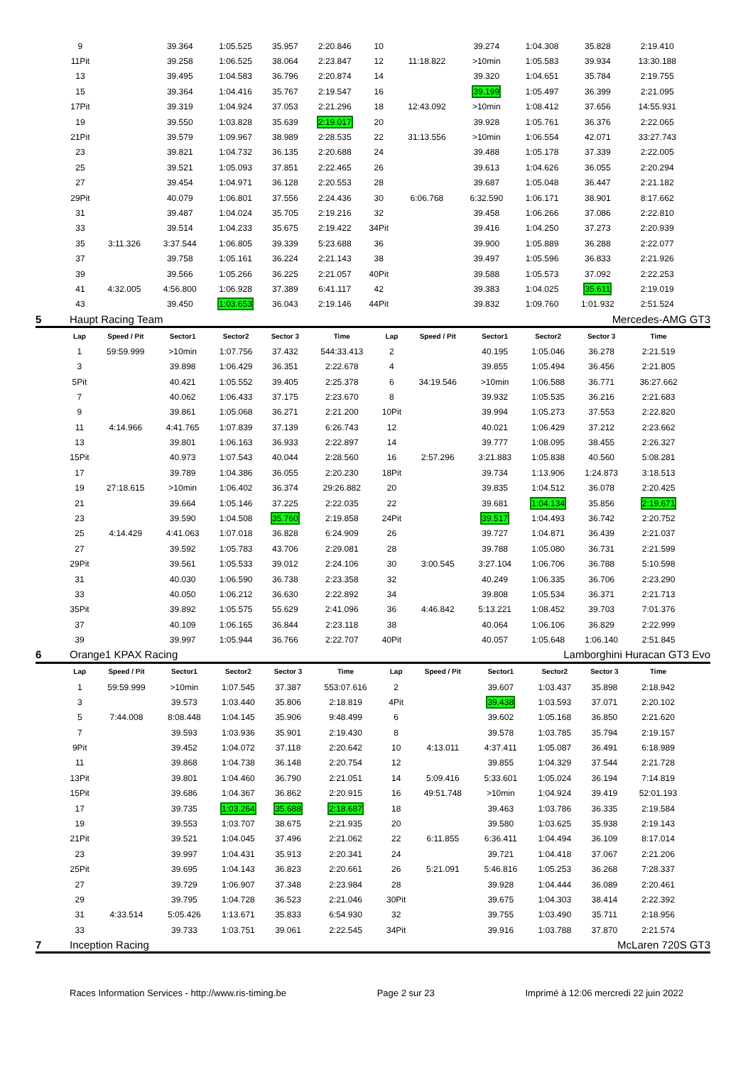| 9 | | 39.364 | 1:05.525 | 35.957 | 2:20.846 | 10 | | 39.274 | 1:04.308 | 35.828 | 2:19.410 |
| 11Pit | | 39.258 | 1:06.525 | 38.064 | 2:23.847 | 12 | 11:18.822 | >10min | 1:05.583 | 39.934 | 13:30.188 |
| 13 | | 39.495 | 1:04.583 | 36.796 | 2:20.874 | 14 | | 39.320 | 1:04.651 | 35.784 | 2:19.755 |
| 15 | | 39.364 | 1:04.416 | 35.767 | 2:19.547 | 16 | | 39.199 | 1:05.497 | 36.399 | 2:21.095 |
| 17Pit | | 39.319 | 1:04.924 | 37.053 | 2:21.296 | 18 | 12:43.092 | >10min | 1:08.412 | 37.656 | 14:55.931 |
| 19 | | 39.550 | 1:03.828 | 35.639 | 2:19.017 | 20 | | 39.928 | 1:05.761 | 36.376 | 2:22.065 |
| 21Pit | | 39.579 | 1:09.967 | 38.989 | 2:28.535 | 22 | 31:13.556 | >10min | 1:06.554 | 42.071 | 33:27.743 |
| 23 | | 39.821 | 1:04.732 | 36.135 | 2:20.688 | 24 | | 39.488 | 1:05.178 | 37.339 | 2:22.005 |
| 25 | | 39.521 | 1:05.093 | 37.851 | 2:22.465 | 26 | | 39.613 | 1:04.626 | 36.055 | 2:20.294 |
| 27 | | 39.454 | 1:04.971 | 36.128 | 2:20.553 | 28 | | 39.687 | 1:05.048 | 36.447 | 2:21.182 |
| 29Pit | | 40.079 | 1:06.801 | 37.556 | 2:24.436 | 30 | 6:06.768 | 6:32.590 | 1:06.171 | 38.901 | 8:17.662 |
| 31 | | 39.487 | 1:04.024 | 35.705 | 2:19.216 | 32 | | 39.458 | 1:06.266 | 37.086 | 2:22.810 |
| 33 | | 39.514 | 1:04.233 | 35.675 | 2:19.422 | 34Pit | | 39.416 | 1:04.250 | 37.273 | 2:20.939 |
| 35 | 3:11.326 | 3:37.544 | 1:06.805 | 39.339 | 5:23.688 | 36 | | 39.900 | 1:05.889 | 36.288 | 2:22.077 |
| 37 | | 39.758 | 1:05.161 | 36.224 | 2:21.143 | 38 | | 39.497 | 1:05.596 | 36.833 | 2:21.926 |
| 39 | | 39.566 | 1:05.266 | 36.225 | 2:21.057 | 40Pit | | 39.588 | 1:05.573 | 37.092 | 2:22.253 |
| 41 | 4:32.005 | 4:56.800 | 1:06.928 | 37.389 | 6:41.117 | 42 | | 39.383 | 1:04.025 | 35.611 | 2:19.019 |
| 43 | | 39.450 | 1:03.653 | 36.043 | 2:19.146 | 44Pit | | 39.832 | 1:09.760 | 1:01.932 | 2:51.524 |
5 Haupt Racing Team Mercedes-AMG GT3
| Lap | Speed / Pit | Sector1 | Sector2 | Sector 3 | Time | Lap | Speed / Pit | Sector1 | Sector2 | Sector 3 | Time |
| --- | --- | --- | --- | --- | --- | --- | --- | --- | --- | --- | --- |
| 1 | 59:59.999 | >10min | 1:07.756 | 37.432 | 544:33.413 | 2 | | 40.195 | 1:05.046 | 36.278 | 2:21.519 |
| 3 | | 39.898 | 1:06.429 | 36.351 | 2:22.678 | 4 | | 39.855 | 1:05.494 | 36.456 | 2:21.805 |
| 5Pit | | 40.421 | 1:05.552 | 39.405 | 2:25.378 | 6 | 34:19.546 | >10min | 1:06.588 | 36.771 | 36:27.662 |
| 7 | | 40.062 | 1:06.433 | 37.175 | 2:23.670 | 8 | | 39.932 | 1:05.535 | 36.216 | 2:21.683 |
| 9 | | 39.861 | 1:05.068 | 36.271 | 2:21.200 | 10Pit | | 39.994 | 1:05.273 | 37.553 | 2:22.820 |
| 11 | 4:14.966 | 4:41.765 | 1:07.839 | 37.139 | 6:26.743 | 12 | | 40.021 | 1:06.429 | 37.212 | 2:23.662 |
| 13 | | 39.801 | 1:06.163 | 36.933 | 2:22.897 | 14 | | 39.777 | 1:08.095 | 38.455 | 2:26.327 |
| 15Pit | | 40.973 | 1:07.543 | 40.044 | 2:28.560 | 16 | 2:57.296 | 3:21.883 | 1:05.838 | 40.560 | 5:08.281 |
| 17 | | 39.789 | 1:04.386 | 36.055 | 2:20.230 | 18Pit | | 39.734 | 1:13.906 | 1:24.873 | 3:18.513 |
| 19 | 27:18.615 | >10min | 1:06.402 | 36.374 | 29:26.882 | 20 | | 39.835 | 1:04.512 | 36.078 | 2:20.425 |
| 21 | | 39.664 | 1:05.146 | 37.225 | 2:22.035 | 22 | | 39.681 | 1:04.134 | 35.856 | 2:19.671 |
| 23 | | 39.590 | 1:04.508 | 35.760 | 2:19.858 | 24Pit | | 39.517 | 1:04.493 | 36.742 | 2:20.752 |
| 25 | 4:14.429 | 4:41.063 | 1:07.018 | 36.828 | 6:24.909 | 26 | | 39.727 | 1:04.871 | 36.439 | 2:21.037 |
| 27 | | 39.592 | 1:05.783 | 43.706 | 2:29.081 | 28 | | 39.788 | 1:05.080 | 36.731 | 2:21.599 |
| 29Pit | | 39.561 | 1:05.533 | 39.012 | 2:24.106 | 30 | 3:00.545 | 3:27.104 | 1:06.706 | 36.788 | 5:10.598 |
| 31 | | 40.030 | 1:06.590 | 36.738 | 2:23.358 | 32 | | 40.249 | 1:06.335 | 36.706 | 2:23.290 |
| 33 | | 40.050 | 1:06.212 | 36.630 | 2:22.892 | 34 | | 39.808 | 1:05.534 | 36.371 | 2:21.713 |
| 35Pit | | 39.892 | 1:05.575 | 55.629 | 2:41.096 | 36 | 4:46.842 | 5:13.221 | 1:08.452 | 39.703 | 7:01.376 |
| 37 | | 40.109 | 1:06.165 | 36.844 | 2:23.118 | 38 | | 40.064 | 1:06.106 | 36.829 | 2:22.999 |
| 39 | | 39.997 | 1:05.944 | 36.766 | 2:22.707 | 40Pit | | 40.057 | 1:05.648 | 1:06.140 | 2:51.845 |
6 Orange1 KPAX Racing Lamborghini Huracan GT3 Evo
| Lap | Speed / Pit | Sector1 | Sector2 | Sector 3 | Time | Lap | Speed / Pit | Sector1 | Sector2 | Sector 3 | Time |
| --- | --- | --- | --- | --- | --- | --- | --- | --- | --- | --- | --- |
| 1 | 59:59.999 | >10min | 1:07.545 | 37.387 | 553:07.616 | 2 | | 39.607 | 1:03.437 | 35.898 | 2:18.942 |
| 3 | | 39.573 | 1:03.440 | 35.806 | 2:18.819 | 4Pit | | 39.438 | 1:03.593 | 37.071 | 2:20.102 |
| 5 | 7:44.008 | 8:08.448 | 1:04.145 | 35.906 | 9:48.499 | 6 | | 39.602 | 1:05.168 | 36.850 | 2:21.620 |
| 7 | | 39.593 | 1:03.936 | 35.901 | 2:19.430 | 8 | | 39.578 | 1:03.785 | 35.794 | 2:19.157 |
| 9Pit | | 39.452 | 1:04.072 | 37.118 | 2:20.642 | 10 | 4:13.011 | 4:37.411 | 1:05.087 | 36.491 | 6:18.989 |
| 11 | | 39.868 | 1:04.738 | 36.148 | 2:20.754 | 12 | | 39.855 | 1:04.329 | 37.544 | 2:21.728 |
| 13Pit | | 39.801 | 1:04.460 | 36.790 | 2:21.051 | 14 | 5:09.416 | 5:33.601 | 1:05.024 | 36.194 | 7:14.819 |
| 15Pit | | 39.686 | 1:04.367 | 36.862 | 2:20.915 | 16 | 49:51.748 | >10min | 1:04.924 | 39.419 | 52:01.193 |
| 17 | | 39.735 | 1:03.264 | 35.688 | 2:18.687 | 18 | | 39.463 | 1:03.786 | 36.335 | 2:19.584 |
| 19 | | 39.553 | 1:03.707 | 38.675 | 2:21.935 | 20 | | 39.580 | 1:03.625 | 35.938 | 2:19.143 |
| 21Pit | | 39.521 | 1:04.045 | 37.496 | 2:21.062 | 22 | 6:11.855 | 6:36.411 | 1:04.494 | 36.109 | 8:17.014 |
| 23 | | 39.997 | 1:04.431 | 35.913 | 2:20.341 | 24 | | 39.721 | 1:04.418 | 37.067 | 2:21.206 |
| 25Pit | | 39.695 | 1:04.143 | 36.823 | 2:20.661 | 26 | 5:21.091 | 5:46.816 | 1:05.253 | 36.268 | 7:28.337 |
| 27 | | 39.729 | 1:06.907 | 37.348 | 2:23.984 | 28 | | 39.928 | 1:04.444 | 36.089 | 2:20.461 |
| 29 | | 39.795 | 1:04.728 | 36.523 | 2:21.046 | 30Pit | | 39.675 | 1:04.303 | 38.414 | 2:22.392 |
| 31 | 4:33.514 | 5:05.426 | 1:13.671 | 35.833 | 6:54.930 | 32 | | 39.755 | 1:03.490 | 35.711 | 2:18.956 |
| 33 | | 39.733 | 1:03.751 | 39.061 | 2:22.545 | 34Pit | | 39.916 | 1:03.788 | 37.870 | 2:21.574 |
7 Inception Racing McLaren 720S GT3
Races Information Services - http://www.ris-timing.be Page 2 sur 23 Imprimé à 12:06 mercredi 22 juin 2022